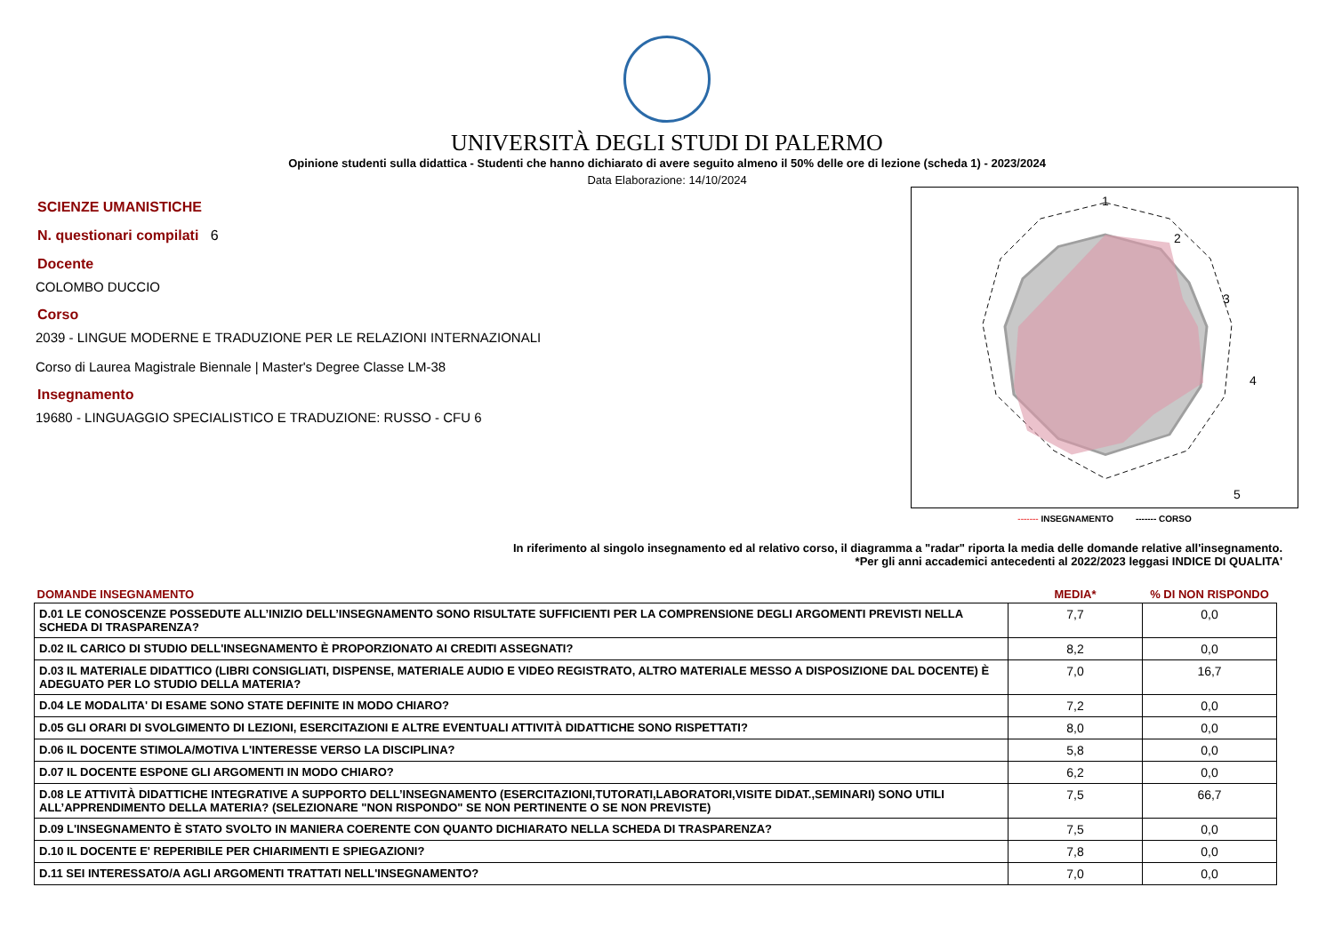UNIVERSITÀ DEGLI STUDI DI PALERMO
Opinione studenti sulla didattica - Studenti che hanno dichiarato di avere seguito almeno il 50% delle ore di lezione (scheda 1) - 2023/2024
Data Elaborazione: 14/10/2024
SCIENZE UMANISTICHE
N. questionari compilati 6
Docente
COLOMBO DUCCIO
Corso
2039 - LINGUE MODERNE E TRADUZIONE PER LE RELAZIONI INTERNAZIONALI
Corso di Laurea Magistrale Biennale | Master's Degree Classe LM-38
Insegnamento
19680 - LINGUAGGIO SPECIALISTICO E TRADUZIONE: RUSSO - CFU 6
1
2
3
4
5
------- INSEGNAMENTO ------- CORSO
In riferimento al singolo insegnamento ed al relativo corso, il diagramma a "radar" riporta la media delle domande relative all'insegnamento.
*Per gli anni accademici antecedenti al 2022/2023 leggasi INDICE DI QUALITA'
| DOMANDE INSEGNAMENTO | MEDIA* | % DI NON RISPONDO |
| --- | --- | --- |
| D.01 LE CONOSCENZE POSSEDUTE ALL’INIZIO DELL’INSEGNAMENTO SONO RISULTATE SUFFICIENTI PER LA COMPRENSIONE DEGLI ARGOMENTI PREVISTI NELLA SCHEDA DI TRASPARENZA? | 7,7 | 0,0 |
| D.02 IL CARICO DI STUDIO DELL'INSEGNAMENTO È PROPORZIONATO AI CREDITI ASSEGNATI? | 8,2 | 0,0 |
| D.03 IL MATERIALE DIDATTICO (LIBRI CONSIGLIATI, DISPENSE, MATERIALE AUDIO E VIDEO REGISTRATO, ALTRO MATERIALE MESSO A DISPOSIZIONE DAL DOCENTE) È ADEGUATO PER LO STUDIO DELLA MATERIA? | 7,0 | 16,7 |
| D.04 LE MODALITA' DI ESAME SONO STATE DEFINITE IN MODO CHIARO? | 7,2 | 0,0 |
| D.05 GLI ORARI DI SVOLGIMENTO DI LEZIONI, ESERCITAZIONI E ALTRE EVENTUALI ATTIVITÀ DIDATTICHE SONO RISPETTATI? | 8,0 | 0,0 |
| D.06 IL DOCENTE STIMOLA/MOTIVA L'INTERESSE VERSO LA DISCIPLINA? | 5,8 | 0,0 |
| D.07 IL DOCENTE ESPONE GLI ARGOMENTI IN MODO CHIARO? | 6,2 | 0,0 |
| D.08 LE ATTIVITÀ DIDATTICHE INTEGRATIVE A SUPPORTO DELL’INSEGNAMENTO (ESERCITAZIONI,TUTORATI,LABORATORI,VISITE DIDAT.,SEMINARI) SONO UTILI ALL’APPRENDIMENTO DELLA MATERIA? (SELEZIONARE "NON RISPONDO" SE NON PERTINENTE O SE NON PREVISTE) | 7,5 | 66,7 |
| D.09 L'INSEGNAMENTO È STATO SVOLTO IN MANIERA COERENTE CON QUANTO DICHIARATO NELLA SCHEDA DI TRASPARENZA? | 7,5 | 0,0 |
| D.10 IL DOCENTE E' REPERIBILE PER CHIARIMENTI E SPIEGAZIONI? | 7,8 | 0,0 |
| D.11 SEI INTERESSATO/A AGLI ARGOMENTI TRATTATI NELL'INSEGNAMENTO? | 7,0 | 0,0 |